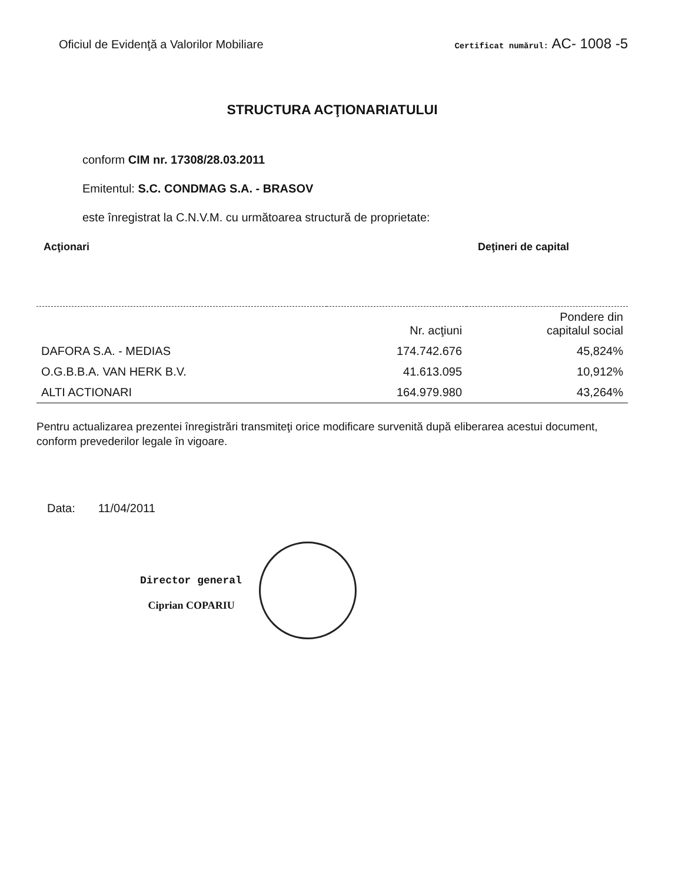Oficiul de Evidenţă a Valorilor Mobiliare Certificat numărul: AC- 1008 -5
STRUCTURA ACŢIONARIATULUI
conform CIM nr. 17308/28.03.2011
Emitentul: S.C. CONDMAG S.A. - BRASOV
este înregistrat la C.N.V.M. cu următoarea structură de proprietate:
Acţionari Deţineri de capital
| | Nr. acţiuni | Pondere din capitalul social |
| --- | --- | --- |
| DAFORA S.A. - MEDIAS | 174.742.676 | 45,824% |
| O.G.B.B.A. VAN HERK B.V. | 41.613.095 | 10,912% |
| ALTI ACTIONARI | 164.979.980 | 43,264% |
Pentru actualizarea prezentei înregistrări transmiteţi orice modificare survenită după eliberarea acestui document, conform prevederilor legale în vigoare.
Data: 11/04/2011
Director general
Ciprian COPARIU